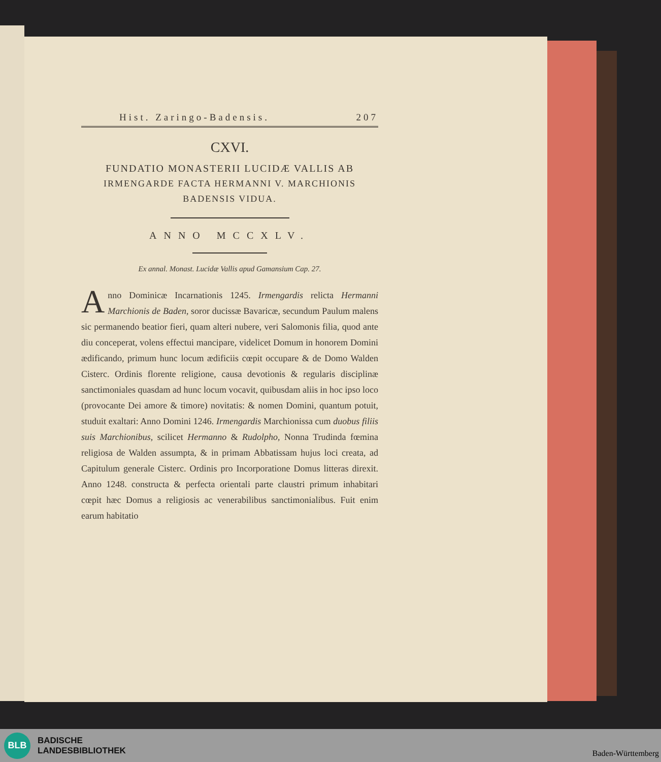Hist. Zaringo-Badensis. 207
CXVI.
FUNDATIO MONASTERII LUCIDÆ VALLIS AB
IRMENGARDE FACTA HERMANNI V. MARCHIONIS
BADENSIS VIDUA.
ANNO MCCXLV.
Ex annal. Monast. Lucidæ Vallis apud Gamansium Cap. 27.
Anno Dominicæ Incarnationis 1245. Irmengardis relicta Hermanni Marchionis de Baden, soror ducissæ Bavaricæ, secundum Paulum malens sic permanendo beatior fieri, quam alteri nubere, veri Salomonis filia, quod ante diu conceperat, volens effectui mancipare, videlicet Domum in honorem Domini ædificando, primum hunc locum ædificiis cœpit occupare & de Domo Walden Cisterc. Ordinis florente religione, causa devotionis & regularis disciplinæ sanctimoniales quasdam ad hunc locum vocavit, quibusdam aliis in hoc ipso loco (provocante Dei amore & timore) novitatis: & nomen Domini, quantum potuit, studuit exaltari: Anno Domini 1246. Irmengardis Marchionissa cum duobus filiis suis Marchionibus, scilicet Hermanno & Rudolpho, Nonna Trudinda fœmina religiosa de Walden assumpta, & in primam Abbatissam hujus loci creata, ad Capitulum generale Cisterc. Ordinis pro Incorporatione Domus litteras direxit. Anno 1248. constructa & perfecta orientali parte claustri primum inhabitari cœpit hæc Domus a religiosis ac venerabilibus sanctimonialibus. Fuit enim earum habitatio
BLB
BADISCHE
LANDESBIBLIOTHEK
Baden-Württemberg